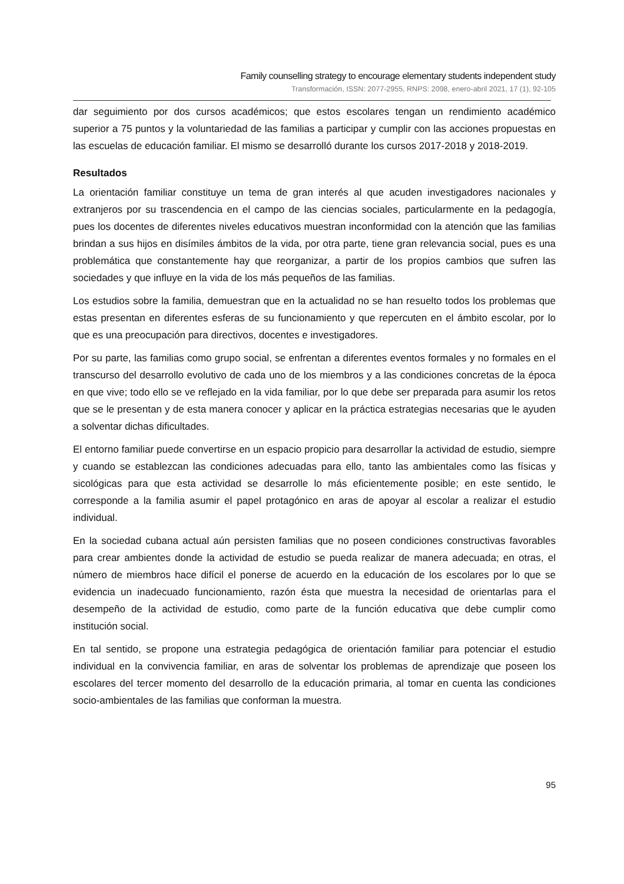Family counselling strategy to encourage elementary students independent study
Transformación, ISSN: 2077-2955, RNPS: 2098, enero-abril 2021, 17 (1), 92-105
dar seguimiento por dos cursos académicos; que estos escolares tengan un rendimiento académico superior a 75 puntos y la voluntariedad de las familias a participar y cumplir con las acciones propuestas en las escuelas de educación familiar. El mismo se desarrolló durante los cursos 2017-2018 y 2018-2019.
Resultados
La orientación familiar constituye un tema de gran interés al que acuden investigadores nacionales y extranjeros por su trascendencia en el campo de las ciencias sociales, particularmente en la pedagogía, pues los docentes de diferentes niveles educativos muestran inconformidad con la atención que las familias brindan a sus hijos en disímiles ámbitos de la vida, por otra parte, tiene gran relevancia social, pues es una problemática que constantemente hay que reorganizar, a partir de los propios cambios que sufren las sociedades y que influye en la vida de los más pequeños de las familias.
Los estudios sobre la familia, demuestran que en la actualidad no se han resuelto todos los problemas que estas presentan en diferentes esferas de su funcionamiento y que repercuten en el ámbito escolar, por lo que es una preocupación para directivos, docentes e investigadores.
Por su parte, las familias como grupo social, se enfrentan a diferentes eventos formales y no formales en el transcurso del desarrollo evolutivo de cada uno de los miembros y a las condiciones concretas de la época en que vive; todo ello se ve reflejado en la vida familiar, por lo que debe ser preparada para asumir los retos que se le presentan y de esta manera conocer y aplicar en la práctica estrategias necesarias que le ayuden a solventar dichas dificultades.
El entorno familiar puede convertirse en un espacio propicio para desarrollar la actividad de estudio, siempre y cuando se establezcan las condiciones adecuadas para ello, tanto las ambientales como las físicas y sicológicas para que esta actividad se desarrolle lo más eficientemente posible; en este sentido, le corresponde a la familia asumir el papel protagónico en aras de apoyar al escolar a realizar el estudio individual.
En la sociedad cubana actual aún persisten familias que no poseen condiciones constructivas favorables para crear ambientes donde la actividad de estudio se pueda realizar de manera adecuada; en otras, el número de miembros hace difícil el ponerse de acuerdo en la educación de los escolares por lo que se evidencia un inadecuado funcionamiento, razón ésta que muestra la necesidad de orientarlas para el desempeño de la actividad de estudio, como parte de la función educativa que debe cumplir como institución social.
En tal sentido, se propone una estrategia pedagógica de orientación familiar para potenciar el estudio individual en la convivencia familiar, en aras de solventar los problemas de aprendizaje que poseen los escolares del tercer momento del desarrollo de la educación primaria, al tomar en cuenta las condiciones socio-ambientales de las familias que conforman la muestra.
95